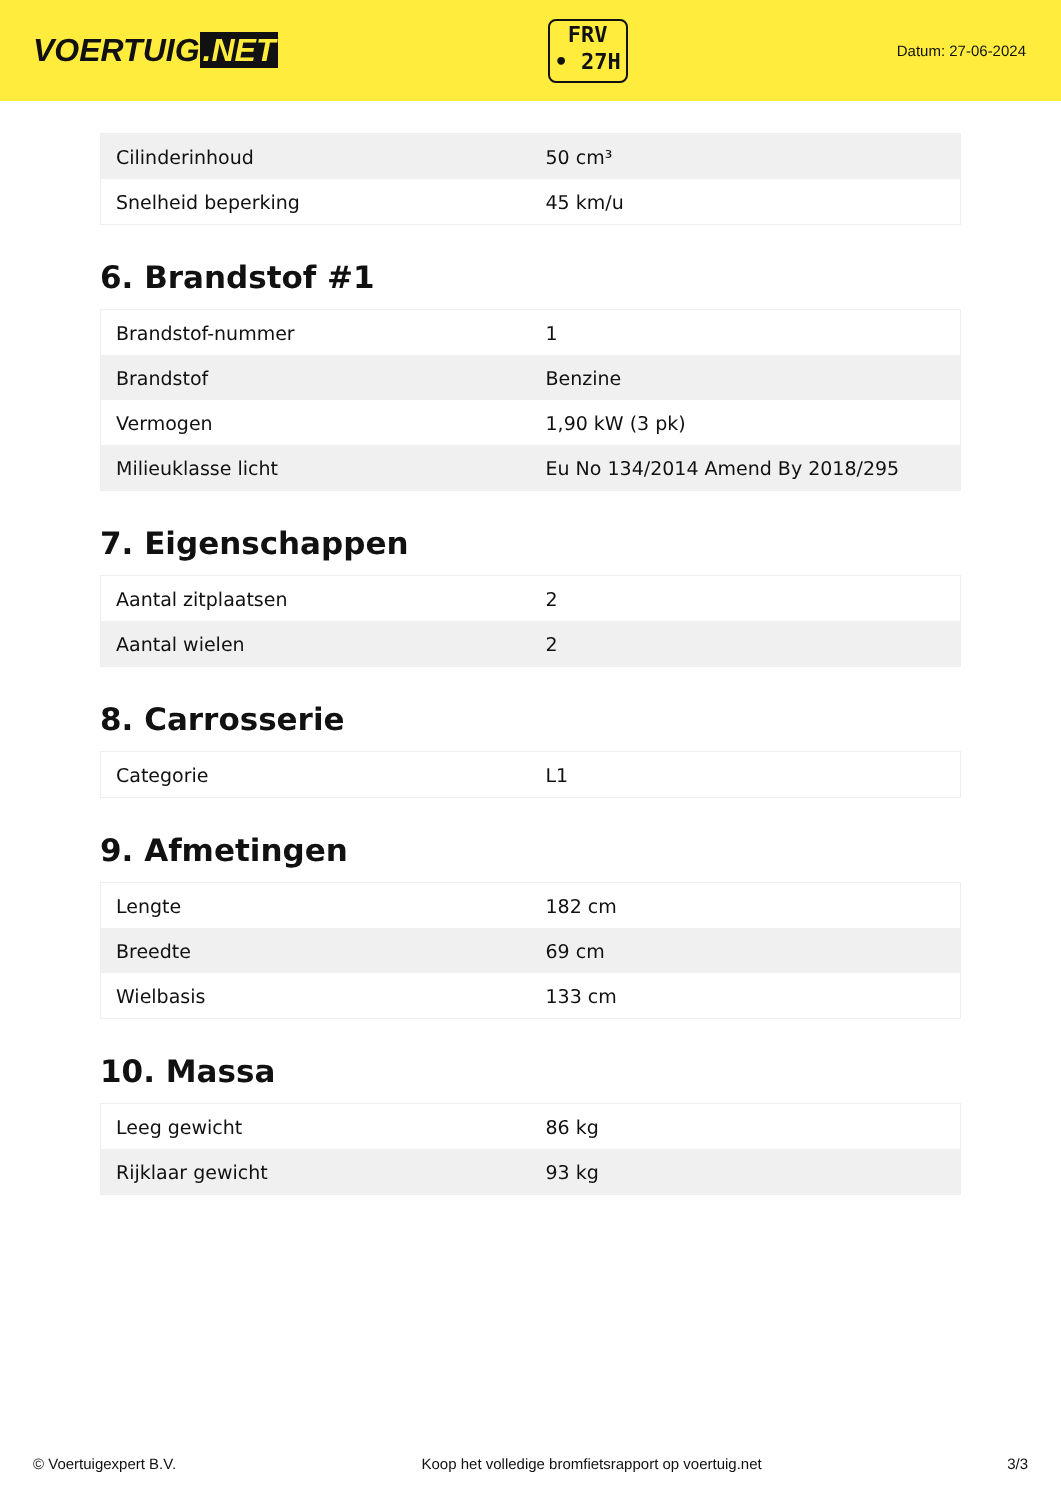VOERTUIG.NET
FRV
• 27H
Datum: 27-06-2024
| Cilinderinhoud | 50 cm³ |
| Snelheid beperking | 45 km/u |
6. Brandstof #1
| Brandstof-nummer | 1 |
| Brandstof | Benzine |
| Vermogen | 1,90 kW (3 pk) |
| Milieuklasse licht | Eu No 134/2014 Amend By 2018/295 |
7. Eigenschappen
| Aantal zitplaatsen | 2 |
| Aantal wielen | 2 |
8. Carrosserie
| Categorie | L1 |
9. Afmetingen
| Lengte | 182 cm |
| Breedte | 69 cm |
| Wielbasis | 133 cm |
10. Massa
| Leeg gewicht | 86 kg |
| Rijklaar gewicht | 93 kg |
© Voertuigexpert B.V. Koop het volledige bromfietsrapport op voertuig.net 3/3